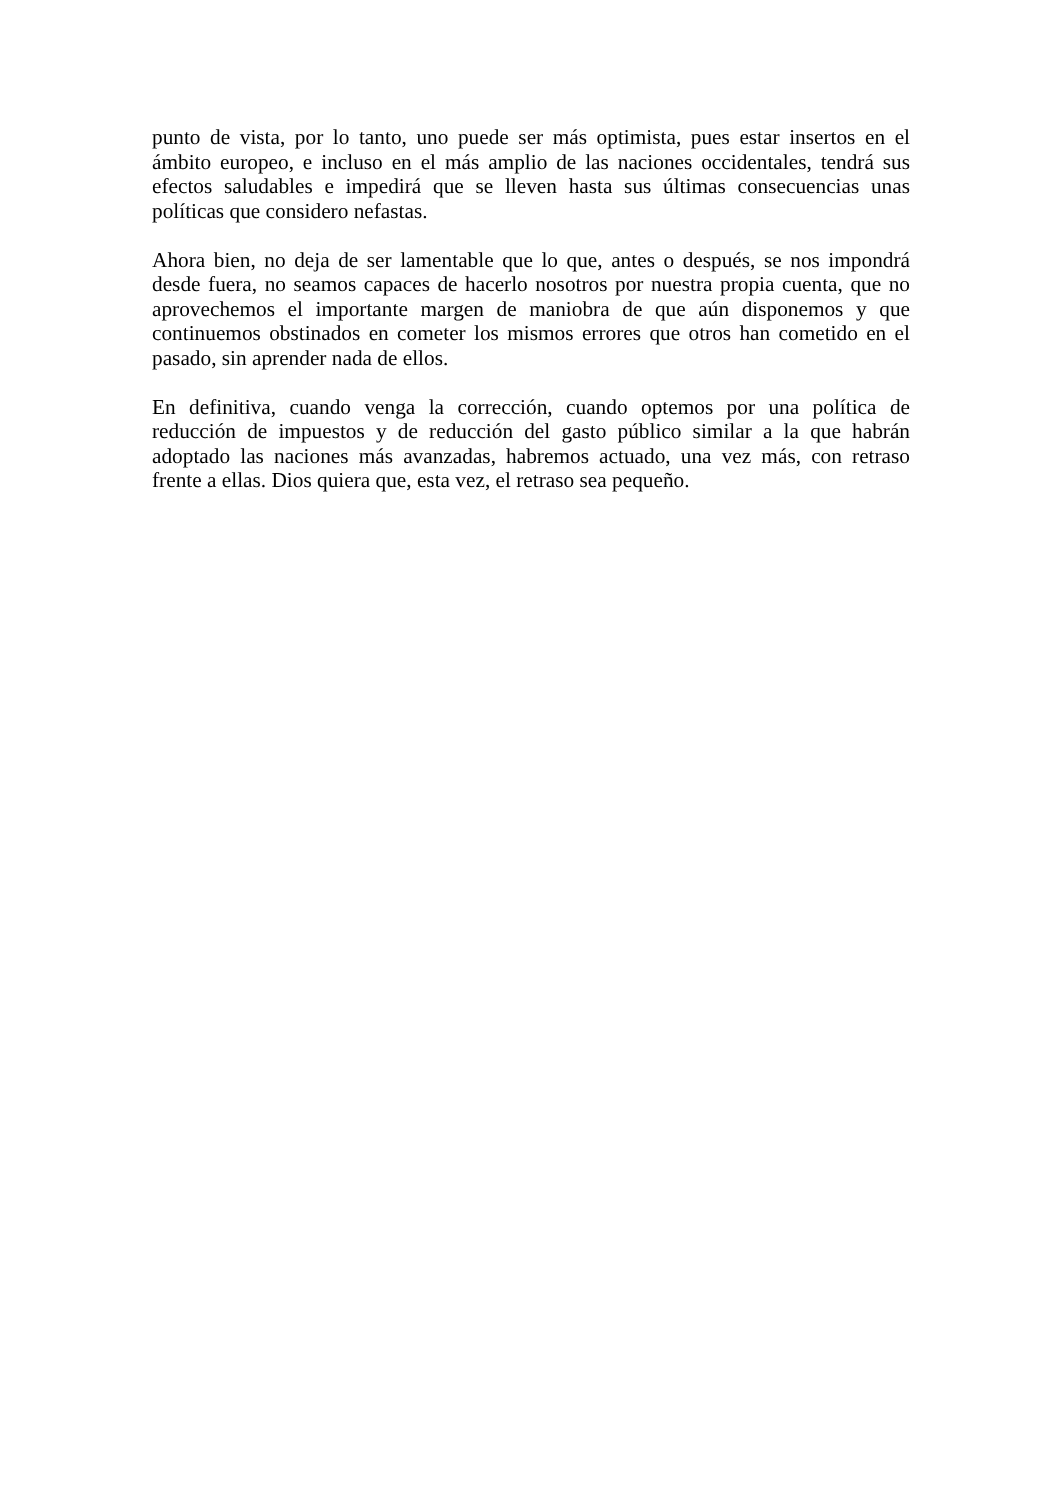punto de vista, por lo tanto, uno puede ser más optimista, pues estar insertos en el ámbito europeo, e incluso en el más amplio de las naciones occidentales, tendrá sus efectos saludables e impedirá que se lleven hasta sus últimas consecuencias unas políticas que considero nefastas.
Ahora bien, no deja de ser lamentable que lo que, antes o después, se nos impondrá desde fuera, no seamos capaces de hacerlo nosotros por nuestra propia cuenta, que no aprovechemos el importante margen de maniobra de que aún disponemos y que continuemos obstinados en cometer los mismos errores que otros han cometido en el pasado, sin aprender nada de ellos.
En definitiva, cuando venga la corrección, cuando optemos por una política de reducción de impuestos y de reducción del gasto público similar a la que habrán adoptado las naciones más avanzadas, habremos actuado, una vez más, con retraso frente a ellas. Dios quiera que, esta vez, el retraso sea pequeño.